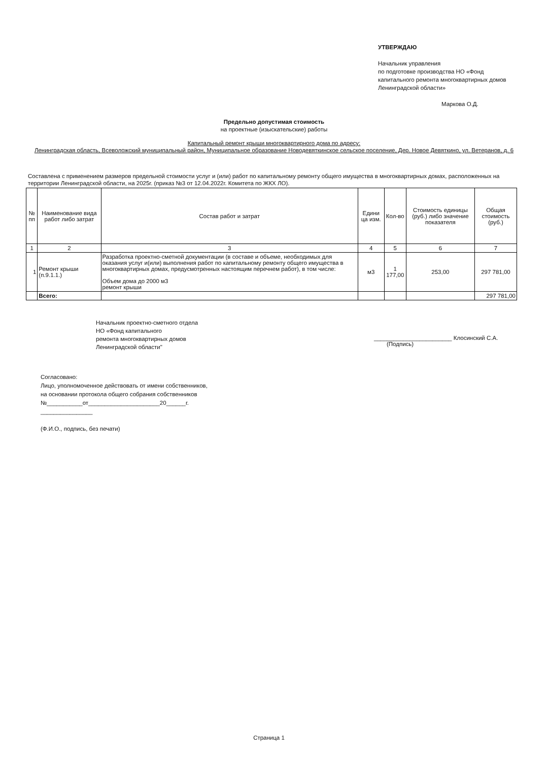УТВЕРЖДАЮ
Начальник управления
по подготовке производства НО «Фонд капитального ремонта многоквартирных домов Ленинградской области»
Маркова О.Д.
Предельно допустимая стоимость
на проектные (изыскательские) работы
Капитальный ремонт крыши многоквартирного дома по адресу:
Ленинградская область, Всеволожский муниципальный район, Муниципальное образование Новодевяткинское сельское поселение, Дер. Новое Девяткино, ул. Ветеранов, д. 6
Составлена с применением размеров предельной стоимости услуг и (или) работ по капитальному ремонту общего имущества в многоквартирных домах, расположенных на территории Ленинградской области, на 2025г. (приказ №3 от 12.04.2022г. Комитета по ЖКХ ЛО).
| № пп | Наименование вида работ либо затрат | Состав работ и затрат | Едини ца изм. | Кол-во | Стоимость единицы (руб.) либо значение показателя | Общая стоимость (руб.) |
| --- | --- | --- | --- | --- | --- | --- |
| 1 | 2 | 3 | 4 | 5 | 6 | 7 |
| 1 | Ремонт крыши (п.9.1.1.) | Разработка проектно-сметной документации (в составе и объеме, необходимых для оказания услуг и(или) выполнения работ по капитальному ремонту общего имущества в многоквартирных домах, предусмотренных настоящим перечнем работ), в том числе: Объем дома до 2000 м3 ремонт крыши | м3 | 1 177,00 | 253,00 | 297 781,00 |
| | Всего: | | | | | 297 781,00 |
Начальник проектно-сметного отдела
НО «Фонд капитального
ремонта многоквартирных домов
Ленинградской области"
________________________ Клосинский С.А.
(Подпись)
Согласовано:
Лицо, уполномоченное действовать от имени собственников,
на основании протокола общего собрания собственников
№___________от______________________20______г.
________________
(Ф.И.О., подпись, без печати)
Страница 1